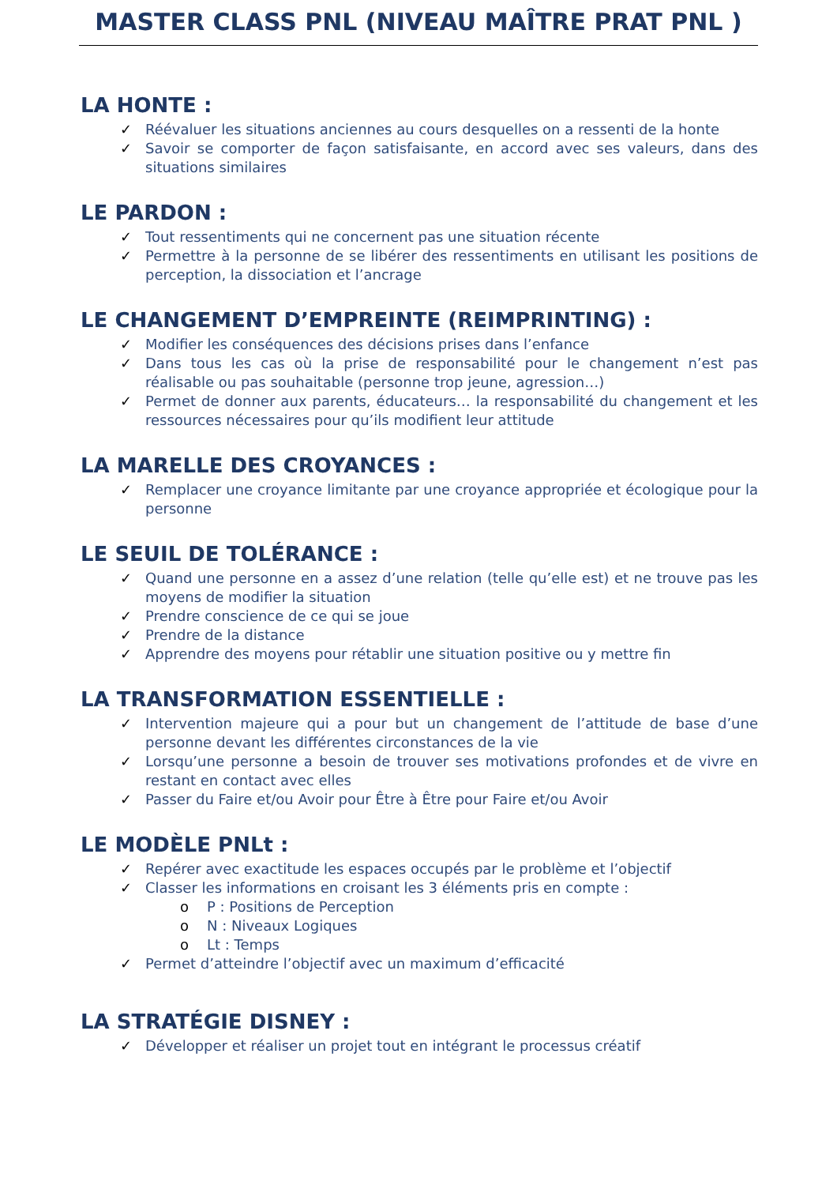MASTER CLASS PNL (NIVEAU MAÎTRE PRAT PNL )
LA HONTE :
✓ Réévaluer les situations anciennes au cours desquelles on a ressenti de la honte
✓ Savoir se comporter de façon satisfaisante, en accord avec ses valeurs, dans des situations similaires
LE PARDON :
✓ Tout ressentiments qui ne concernent pas une situation récente
✓ Permettre à la personne de se libérer des ressentiments en utilisant les positions de perception, la dissociation et l’ancrage
LE CHANGEMENT D’EMPREINTE (REIMPRINTING) :
✓ Modifier les conséquences des décisions prises dans l’enfance
✓ Dans tous les cas où la prise de responsabilité pour le changement n’est pas réalisable ou pas souhaitable (personne trop jeune, agression…)
✓ Permet de donner aux parents, éducateurs… la responsabilité du changement et les ressources nécessaires pour qu’ils modifient leur attitude
LA MARELLE DES CROYANCES :
✓ Remplacer une croyance limitante par une croyance appropriée et écologique pour la personne
LE SEUIL DE TOLÉRANCE :
✓ Quand une personne en a assez d’une relation (telle qu’elle est) et ne trouve pas les moyens de modifier la situation
✓ Prendre conscience de ce qui se joue
✓ Prendre de la distance
✓ Apprendre des moyens pour rétablir une situation positive ou y mettre fin
LA TRANSFORMATION ESSENTIELLE :
✓ Intervention majeure qui a pour but un changement de l’attitude de base d’une personne devant les différentes circonstances de la vie
✓ Lorsqu’une personne a besoin de trouver ses motivations profondes et de vivre en restant en contact avec elles
✓ Passer du Faire et/ou Avoir pour Être à Être pour Faire et/ou Avoir
LE MODÈLE PNLt :
✓ Repérer avec exactitude les espaces occupés par le problème et l’objectif
✓ Classer les informations en croisant les 3 éléments pris en compte :
o P : Positions de Perception
o N : Niveaux Logiques
o Lt : Temps
✓ Permet d’atteindre l’objectif avec un maximum d’efficacité
LA STRATÉGIE DISNEY :
✓ Développer et réaliser un projet tout en intégrant le processus créatif